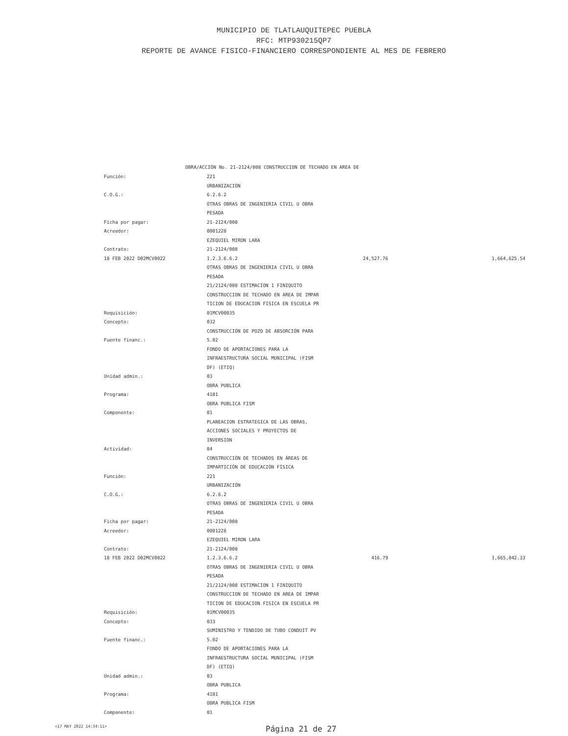MUNICIPIO DE TLATLAUQUITEPEC PUEBLA
RFC: MTP930215QP7
REPORTE DE AVANCE FISICO-FINANCIERO CORRESPONDIENTE AL MES DE FEBRERO
OBRA/ACCIÓN No. 21-2124/008 CONSTRUCCION DE TECHADO EN AREA DE
| Función: | 221 | | |
| | URBANIZACIÓN | | |
| C.O.G.: | 6.2.6.2 | | |
| | OTRAS OBRAS DE INGENIERIA CIVIL U OBRA | | |
| | PESADA | | |
| Ficha por pagar: | 21-2124/008 | | |
| Acreedor: | 0001228 | | |
| | EZEQUIEL MIRON LARA | | |
| Contrato: | 21-2124/008 | | |
| 18 FEB 2022 D02MCV0022 | 1.2.3.6.6.2 | 24,527.76 | 1,664,625.54 |
| | OTRAS OBRAS DE INGENIERIA CIVIL U OBRA | | |
| | PESADA | | |
| | 21/2124/008 ESTIMACION 1 FINIQUITO | | |
| | CONSTRUCCION DE TECHADO EN AREA DE IMPAR | | |
| | TICION DE EDUCACION FISICA EN ESCUELA PR | | |
| Requisición: | 01MCV00035 | | |
| Concepto: | 032 | | |
| | CONSTRUCCIÓN DE POZO DE ABSORCIÓN PARA | | |
| Fuente financ.: | 5.02 | | |
| | FONDO DE APORTACIONES PARA LA | | |
| | INFRAESTRUCTURA SOCIAL MUNICIPAL (FISM | | |
| | DF) (ETIQ) | | |
| Unidad admin.: | 03 | | |
| | OBRA PUBLICA | | |
| Programa: | 4101 | | |
| | OBRA PUBLICA FISM | | |
| Componente: | 01 | | |
| | PLANEACION ESTRATEGICA DE LAS OBRAS, | | |
| | ACCIONES SOCIALES Y PROYECTOS DE | | |
| | INVERSION | | |
| Actividad: | 04 | | |
| | CONSTRUCCIÓN DE TECHADOS EN ÁREAS DE | | |
| | IMPARTICIÓN DE EDUCACIÓN FÍSICA | | |
| Función: | 221 | | |
| | URBANIZACIÓN | | |
| C.O.G.: | 6.2.6.2 | | |
| | OTRAS OBRAS DE INGENIERIA CIVIL U OBRA | | |
| | PESADA | | |
| Ficha por pagar: | 21-2124/008 | | |
| Acreedor: | 0001228 | | |
| | EZEQUIEL MIRON LARA | | |
| Contrato: | 21-2124/008 | | |
| 18 FEB 2022 D02MCV0022 | 1.2.3.6.6.2 | 416.79 | 1,665,042.33 |
| | OTRAS OBRAS DE INGENIERIA CIVIL U OBRA | | |
| | PESADA | | |
| | 21/2124/008 ESTIMACION 1 FINIQUITO | | |
| | CONSTRUCCION DE TECHADO EN AREA DE IMPAR | | |
| | TICION DE EDUCACION FISICA EN ESCUELA PR | | |
| Requisición: | 01MCV00035 | | |
| Concepto: | 033 | | |
| | SUMINISTRO Y TENDIDO DE TUBO CONDUIT PV | | |
| Fuente financ.: | 5.02 | | |
| | FONDO DE APORTACIONES PARA LA | | |
| | INFRAESTRUCTURA SOCIAL MUNICIPAL (FISM | | |
| | DF) (ETIQ) | | |
| Unidad admin.: | 03 | | |
| | OBRA PUBLICA | | |
| Programa: | 4101 | | |
| | OBRA PUBLICA FISM | | |
| Componente: | 01 | | |
<17 MAY 2022 14:34:11>
Página 21 de 27